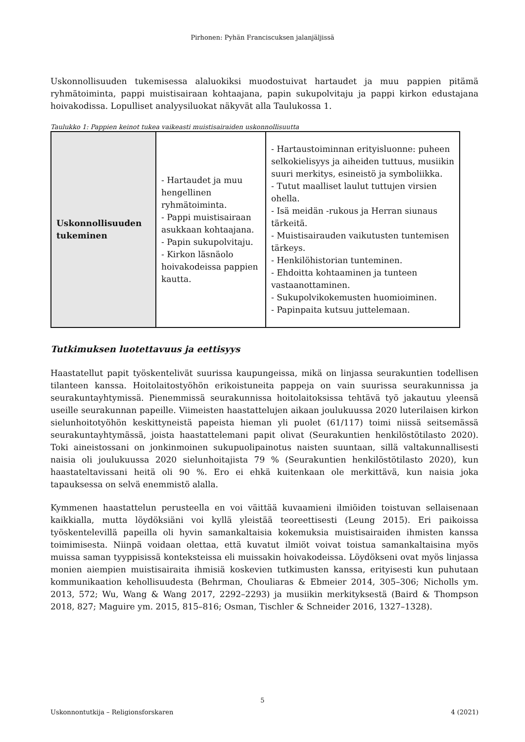Pirhonen: Pyhän Franciscuksen jalanjäljissä
Uskonnollisuuden tukemisessa alaluokiksi muodostuivat hartaudet ja muu pappien pitämä ryhmätoiminta, pappi muistisairaan kohtaajana, papin sukupolvitaju ja pappi kirkon edustajana hoivakodissa. Lopulliset analyysiluokat näkyvät alla Taulukossa 1.
Taulukko 1: Pappien keinot tukea vaikeasti muistisairaiden uskonnollisuutta
| Uskonnollisuuden tukeminen | - Hartaudet ja muu hengellinen ryhmätoiminta. - Pappi muistisairaan asukkaan kohtaajana. - Papin sukupolvitaju. - Kirkon läsnäolo hoivakodeissa pappien kautta. | - Hartaustoiminnan erityisluonne: puheen selkokielisyys ja aiheiden tuttuus, musiikin suuri merkitys, esineistö ja symboliikka. - Tutut maalliset laulut tuttujen virsien ohella. - Isä meidän -rukous ja Herran siunaus tärkeitä. - Muistisairauden vaikutusten tuntemisen tärkeys. - Henkilöhistorian tunteminen. - Ehdoitta kohtaaminen ja tunteen vastaanottaminen. - Sukupolvikokemusten huomioiminen. - Papinpaita kutsuu juttelemaan. |
Tutkimuksen luotettavuus ja eettisyys
Haastatellut papit työskentelivät suurissa kaupungeissa, mikä on linjassa seurakuntien todellisen tilanteen kanssa. Hoitolaitostyöhön erikoistuneita pappeja on vain suurissa seurakunnissa ja seurakuntayhtymissä. Pienemmissä seurakunnissa hoitolaitoksissa tehtävä työ jakautuu yleensä useille seurakunnan papeille. Viimeisten haastattelujen aikaan joulukuussa 2020 luterilaisen kirkon sielunhoitotyöhön keskittyneistä papeista hieman yli puolet (61/117) toimi niissä seitsemässä seurakuntayhtymässä, joista haastattelemani papit olivat (Seurakuntien henkilöstötilasto 2020). Toki aineistossani on jonkinmoinen sukupuolipainotus naisten suuntaan, sillä valtakunnallisesti naisia oli joulukuussa 2020 sielunhoitajista 79 % (Seurakuntien henkilöstötilasto 2020), kun haastateltavissani heitä oli 90 %. Ero ei ehkä kuitenkaan ole merkittävä, kun naisia joka tapauksessa on selvä enemmistö alalla.
Kymmenen haastattelun perusteella en voi väittää kuvaamieni ilmiöiden toistuvan sellaisenaan kaikkialla, mutta löydöksiäni voi kyllä yleistää teoreettisesti (Leung 2015). Eri paikoissa työskentelevillä papeilla oli hyvin samankaltaisia kokemuksia muistisairaiden ihmisten kanssa toimimisesta. Niinpä voidaan olettaa, että kuvatut ilmiöt voivat toistua samankaltaisina myös muissa saman tyyppisissä konteksteissa eli muissakin hoivakodeissa. Löydökseni ovat myös linjassa monien aiempien muistisairaita ihmisiä koskevien tutkimusten kanssa, erityisesti kun puhutaan kommunikaation kehollisuudesta (Behrman, Chouliaras & Ebmeier 2014, 305–306; Nicholls ym. 2013, 572; Wu, Wang & Wang 2017, 2292–2293) ja musiikin merkityksestä (Baird & Thompson 2018, 827; Maguire ym. 2015, 815–816; Osman, Tischler & Schneider 2016, 1327–1328).
5
Uskonnontutkija – Religionsforskaren 4 (2021)